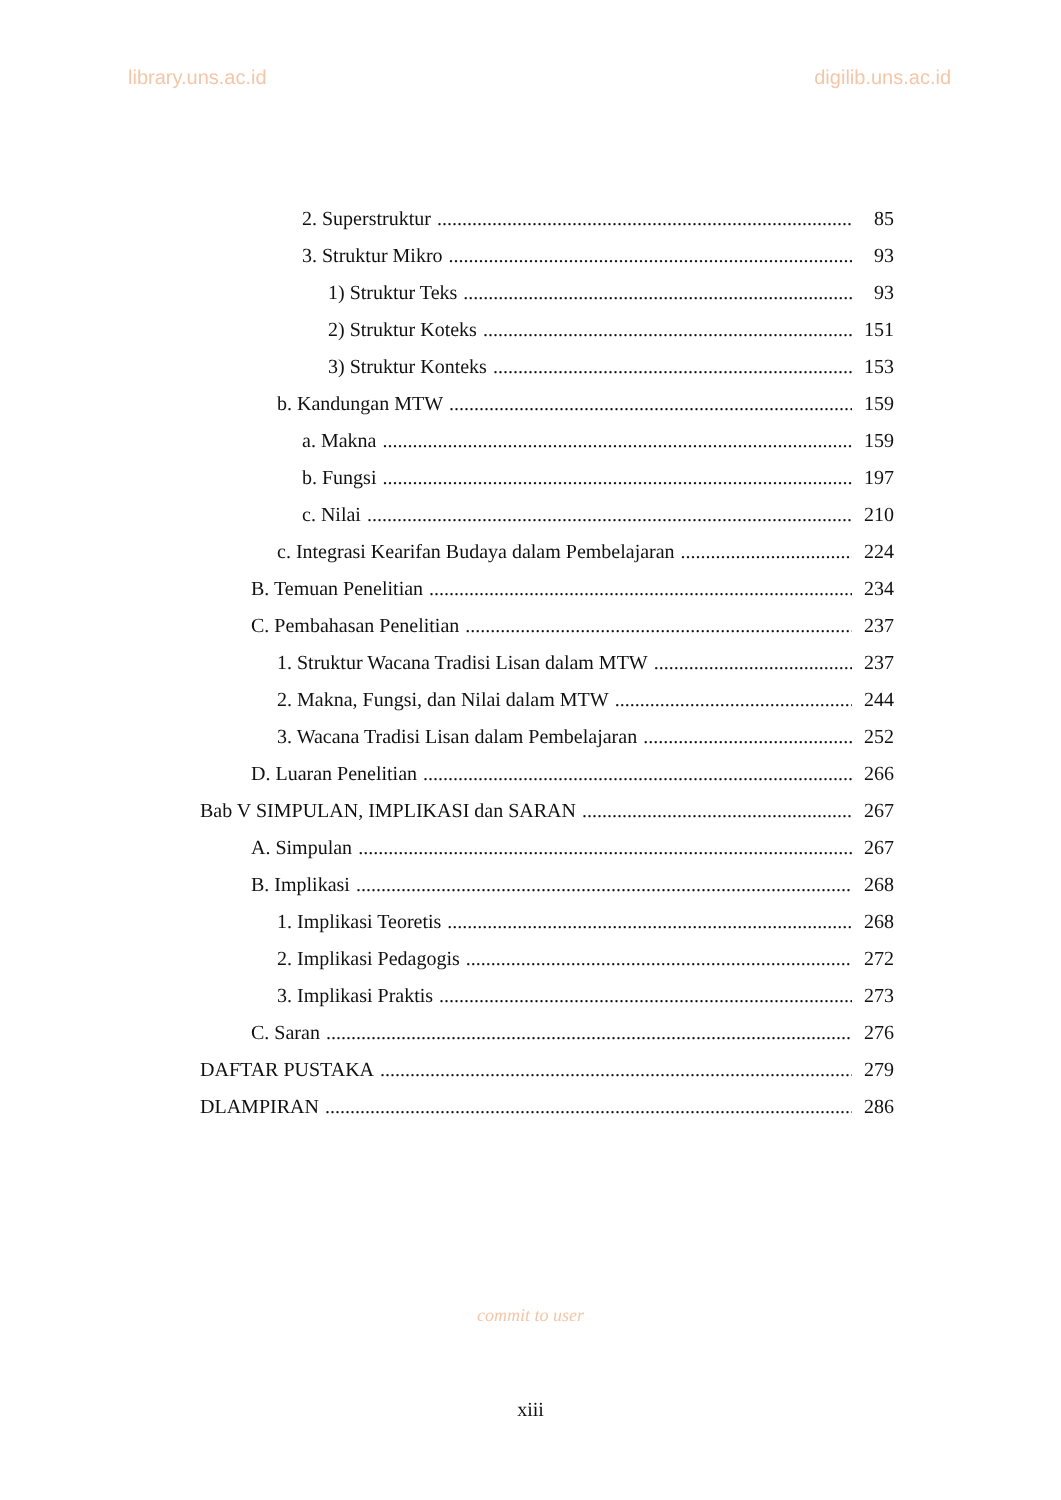library.uns.ac.id digilib.uns.ac.id
2. Superstruktur 85
3. Struktur Mikro 93
1) Struktur Teks 93
2) Struktur Koteks 151
3) Struktur Konteks 153
b. Kandungan MTW 159
a. Makna 159
b. Fungsi 197
c. Nilai 210
c. Integrasi Kearifan Budaya dalam Pembelajaran 224
B. Temuan Penelitian 234
C. Pembahasan Penelitian 237
1. Struktur Wacana Tradisi Lisan dalam MTW 237
2. Makna, Fungsi, dan Nilai dalam MTW 244
3. Wacana Tradisi Lisan dalam Pembelajaran 252
D. Luaran Penelitian 266
Bab V SIMPULAN, IMPLIKASI dan SARAN 267
A. Simpulan 267
B. Implikasi 268
1. Implikasi Teoretis 268
2. Implikasi Pedagogis 272
3. Implikasi Praktis 273
C. Saran 276
DAFTAR PUSTAKA 279
DLAMPIRAN 286
commit to user
xiii